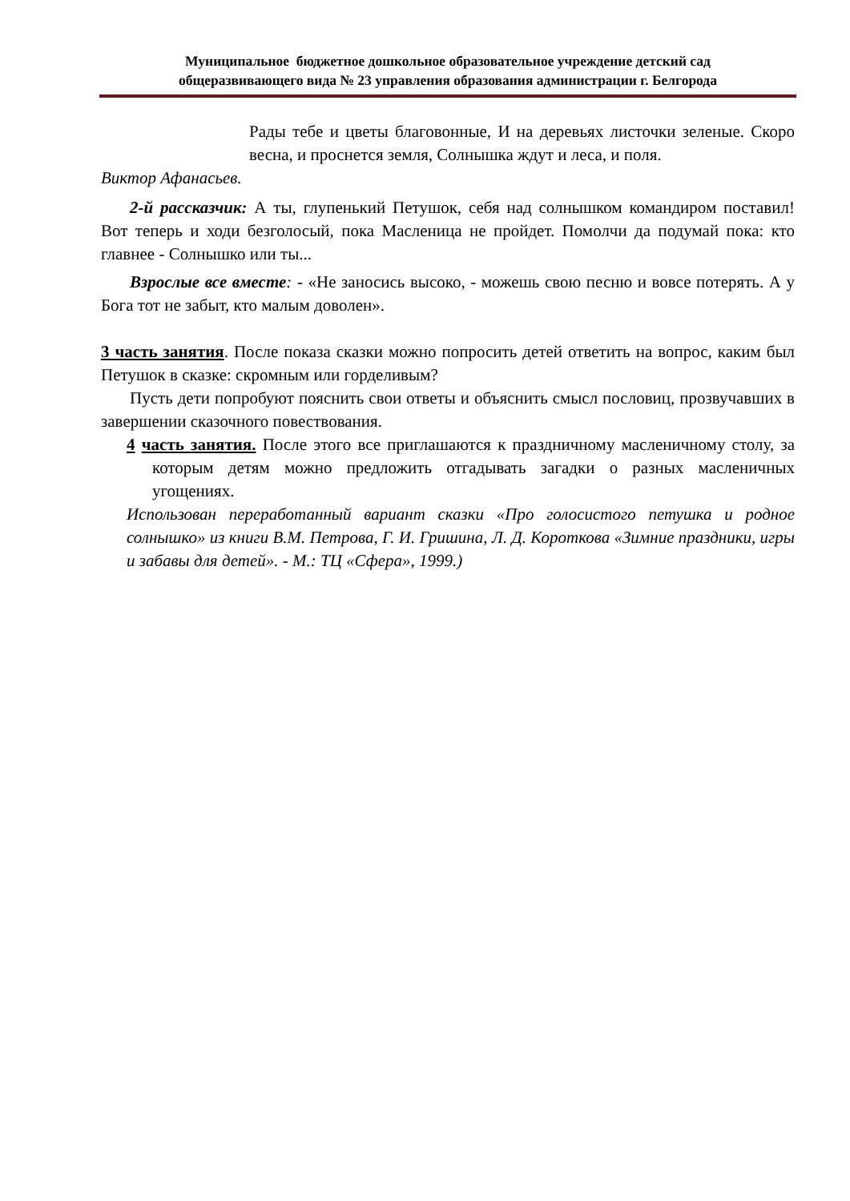Муниципальное бюджетное дошкольное образовательное учреждение детский сад
общеразвивающего вида № 23 управления образования администрации г. Белгорода
Рады тебе и цветы благовонные, И на деревьях листочки зеленые. Скоро весна, и проснется земля, Солнышка ждут и леса, и поля.
Виктор Афанасьев.
2-й рассказчик: А ты, глупенький Петушок, себя над солнышком командиром поставил! Вот теперь и ходи безголосый, пока Масленица не пройдет. Помолчи да подумай пока: кто главнее - Солнышко или ты...
Взрослые все вместе: - «Не заносись высоко, - можешь свою песню и вовсе потерять. А у Бога тот не забыт, кто малым доволен».
3 часть занятия. После показа сказки можно попросить детей ответить на вопрос, каким был Петушок в сказке: скромным или горделивым?
Пусть дети попробуют пояснить свои ответы и объяснить смысл пословиц, прозвучавших в завершении сказочного повествования.
4 часть занятия. После этого все приглашаются к праздничному масленичному столу, за которым детям можно предложить отгадывать загадки о разных масленичных угощениях.
Использован переработанный вариант сказки «Про голосистого петушка и родное солнышко» из книги В.М. Петрова, Г. И. Гришина, Л. Д. Короткова «Зимние праздники, игры и забавы для детей». - М.: ТЦ «Сфера», 1999.)